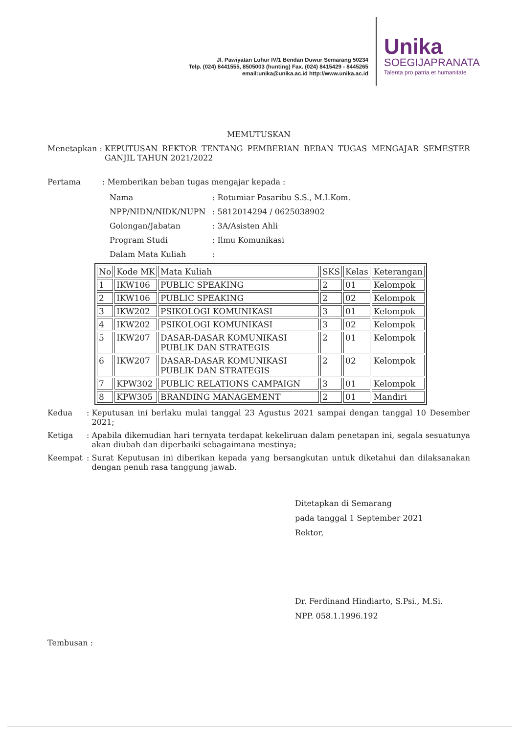Jl. Pawiyatan Luhur IV/1 Bendan Duwur Semarang 50234
Telp. (024) 8441555, 8505003 (hunting) Fax. (024) 8415429 - 8445265
email:unika@unika.ac.id http://www.unika.ac.id
Unika
SOEGIJAPRANATA
Talenta pro patria et humanitate
MEMUTUSKAN
Menetapkan : KEPUTUSAN REKTOR TENTANG PEMBERIAN BEBAN TUGAS MENGAJAR SEMESTER GANJIL TAHUN 2021/2022
Pertama: Memberikan beban tugas mengajar kepada :
Nama: Rotumiar Pasaribu S.S., M.I.Kom.
NPP/NIDN/NIDK/NUPN: 5812014294 / 0625038902
Golongan/Jabatan: 3A/Asisten Ahli
Program Studi: Ilmu Komunikasi
Dalam Mata Kuliah:
| No | Kode MK | Mata Kuliah | SKS | Kelas | Keterangan |
| --- | --- | --- | --- | --- | --- |
| 1 | IKW106 | PUBLIC SPEAKING | 2 | 01 | Kelompok |
| 2 | IKW106 | PUBLIC SPEAKING | 2 | 02 | Kelompok |
| 3 | IKW202 | PSIKOLOGI KOMUNIKASI | 3 | 01 | Kelompok |
| 4 | IKW202 | PSIKOLOGI KOMUNIKASI | 3 | 02 | Kelompok |
| 5 | IKW207 | DASAR-DASAR KOMUNIKASI PUBLIK DAN STRATEGIS | 2 | 01 | Kelompok |
| 6 | IKW207 | DASAR-DASAR KOMUNIKASI PUBLIK DAN STRATEGIS | 2 | 02 | Kelompok |
| 7 | KPW302 | PUBLIC RELATIONS CAMPAIGN | 3 | 01 | Kelompok |
| 8 | KPW305 | BRANDING MANAGEMENT | 2 | 01 | Mandiri |
Kedua: Keputusan ini berlaku mulai tanggal 23 Agustus 2021 sampai dengan tanggal 10 Desember 2021;
Ketiga: Apabila dikemudian hari ternyata terdapat kekeliruan dalam penetapan ini, segala sesuatunya akan diubah dan diperbaiki sebagaimana mestinya;
Keempat: Surat Keputusan ini diberikan kepada yang bersangkutan untuk diketahui dan dilaksanakan dengan penuh rasa tanggung jawab.
Ditetapkan di Semarang
pada tanggal 1 September 2021
Rektor,
Dr. Ferdinand Hindiarto, S.Psi., M.Si.
NPP. 058.1.1996.192
Tembusan :